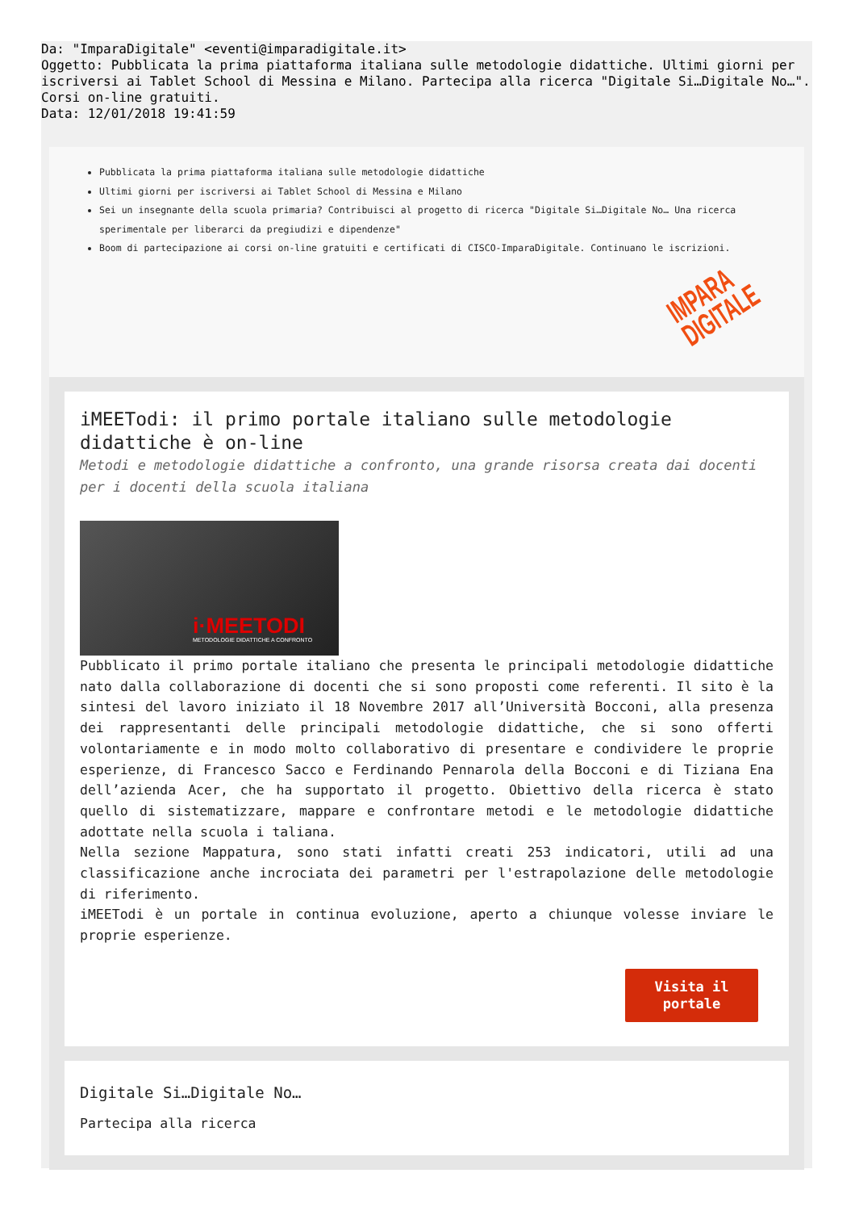Da: "ImparaDigitale" <eventi@imparadigitale.it>
Oggetto: Pubblicata la prima piattaforma italiana sulle metodologie didattiche. Ultimi giorni per iscriversi ai Tablet School di Messina e Milano. Partecipa alla ricerca "Digitale Si…Digitale No…". Corsi on-line gratuiti.
Data: 12/01/2018 19:41:59
Pubblicata la prima piattaforma italiana sulle metodologie didattiche
Ultimi giorni per iscriversi ai Tablet School di Messina e Milano
Sei un insegnante della scuola primaria? Contribuisci al progetto di ricerca "Digitale Si…Digitale No… Una ricerca sperimentale per liberarci da pregiudizi e dipendenze"
Boom di partecipazione ai corsi on-line gratuiti e certificati di CISCO-ImparaDigitale. Continuano le iscrizioni.
IMPARA
DIGITALE
iMEETodi: il primo portale italiano sulle metodologie didattiche è on-line
Metodi e metodologie didattiche a confronto, una grande risorsa creata dai docenti per i docenti della scuola italiana
i·MEETODI
METODOLOGIE DIDATTICHE A CONFRONTO
Pubblicato il primo portale italiano che presenta le principali metodologie didattiche nato dalla collaborazione di docenti che si sono proposti come referenti. Il sito è la sintesi del lavoro iniziato il 18 Novembre 2017 all’Università Bocconi, alla presenza dei rappresentanti delle principali metodologie didattiche, che si sono offerti volontariamente e in modo molto collaborativo di presentare e condividere le proprie esperienze, di Francesco Sacco e Ferdinando Pennarola della Bocconi e di Tiziana Ena dell’azienda Acer, che ha supportato il progetto. Obiettivo della ricerca è stato quello di sistematizzare, mappare e confrontare metodi e le metodologie didattiche adottate nella scuola i taliana.
Nella sezione Mappatura, sono stati infatti creati 253 indicatori, utili ad una classificazione anche incrociata dei parametri per l'estrapolazione delle metodologie di riferimento.
iMEETodi è un portale in continua evoluzione, aperto a chiunque volesse inviare le proprie esperienze.
Visita il
portale
Digitale Si…Digitale No…
Partecipa alla ricerca